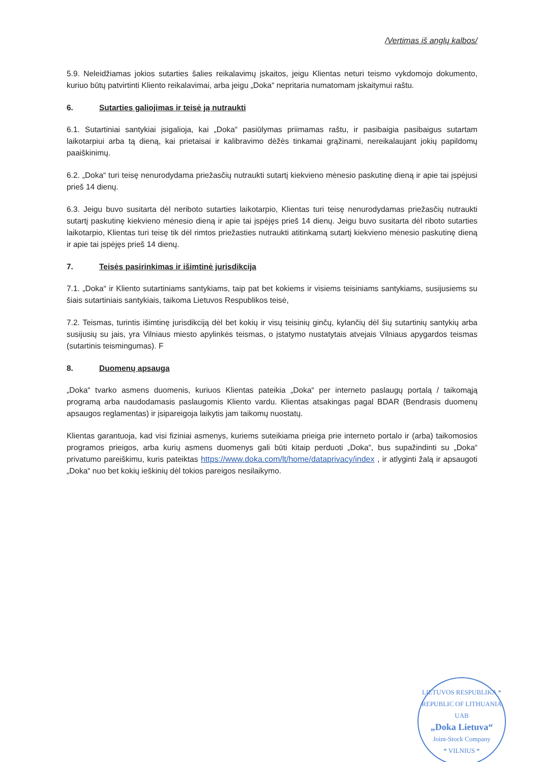/Vertimas iš anglų kalbos/
5.9. Neleidžiamas jokios sutarties šalies reikalavimų įskaitos, jeigu Klientas neturi teismo vykdomojo dokumento, kuriuo būtų patvirtinti Kliento reikalavimai, arba jeigu „Doka“ nepritaria numatomam įskaitymui raštu.
6. Sutarties galiojimas ir teisė ją nutraukti
6.1. Sutartiniai santykiai įsigalioja, kai „Doka“ pasiūlymas priimamas raštu, ir pasibaigia pasibaigus sutartam laikotarpiui arba tą dieną, kai prietaisai ir kalibravimo dėžės tinkamai grąžinami, nereikalaujant jokių papildomų paaiškinimų.
6.2. „Doka“ turi teisę nenurodydama priežasčių nutraukti sutartį kiekvieno mėnesio paskutinę dieną ir apie tai įspėjusi prieš 14 dienų.
6.3. Jeigu buvo susitarta dėl neriboto sutarties laikotarpio, Klientas turi teisę nenurodydamas priežasčių nutraukti sutartį paskutinę kiekvieno mėnesio dieną ir apie tai įspėjęs prieš 14 dienų. Jeigu buvo susitarta dėl riboto sutarties laikotarpio, Klientas turi teisę tik dėl rimtos priežasties nutraukti atitinkamą sutartį kiekvieno mėnesio paskutinę dieną ir apie tai įspėjęs prieš 14 dienų.
7. Teisės pasirinkimas ir išimtinė jurisdikcija
7.1. „Doka“ ir Kliento sutartiniams santykiams, taip pat bet kokiems ir visiems teisiniams santykiams, susijusiems su šiais sutartiniais santykiais, taikoma Lietuvos Respublikos teisė,
7.2. Teismas, turintis išimtinę jurisdikciją dėl bet kokių ir visų teisinių ginčų, kylančių dėl šių sutartinių santykių arba susijusių su jais, yra Vilniaus miesto apylinkės teismas, o įstatymo nustatytais atvejais Vilniaus apygardos teismas (sutartinis teismingumas). F
8. Duomenų apsauga
„Doka“ tvarko asmens duomenis, kuriuos Klientas pateikia „Doka“ per interneto paslaugų portalą / taikomąją programą arba naudodamasis paslaugomis Kliento vardu. Klientas atsakingas pagal BDAR (Bendrasis duomenų apsaugos reglamentas) ir įsipareigoja laikytis jam taikomų nuostatų.
Klientas garantuoja, kad visi fiziniai asmenys, kuriems suteikiama prieiga prie interneto portalo ir (arba) taikomosios programos prieigos, arba kurių asmens duomenys gali būti kitaip perduoti „Doka“, bus supažindinti su „Doka“ privatumo pareiškimu, kuris pateiktas https://www.doka.com/lt/home/dataprivacy/index , ir atlyginti žalą ir apsaugoti „Doka“ nuo bet kokių ieškinių dėl tokios pareigos nesilaikymo.
LIETUVOS RESPUBLIKA * REPUBLIC OF LITHUANIA
UAB
„Doka Lietuva“Joint-Stock Company
* VILNIUS *